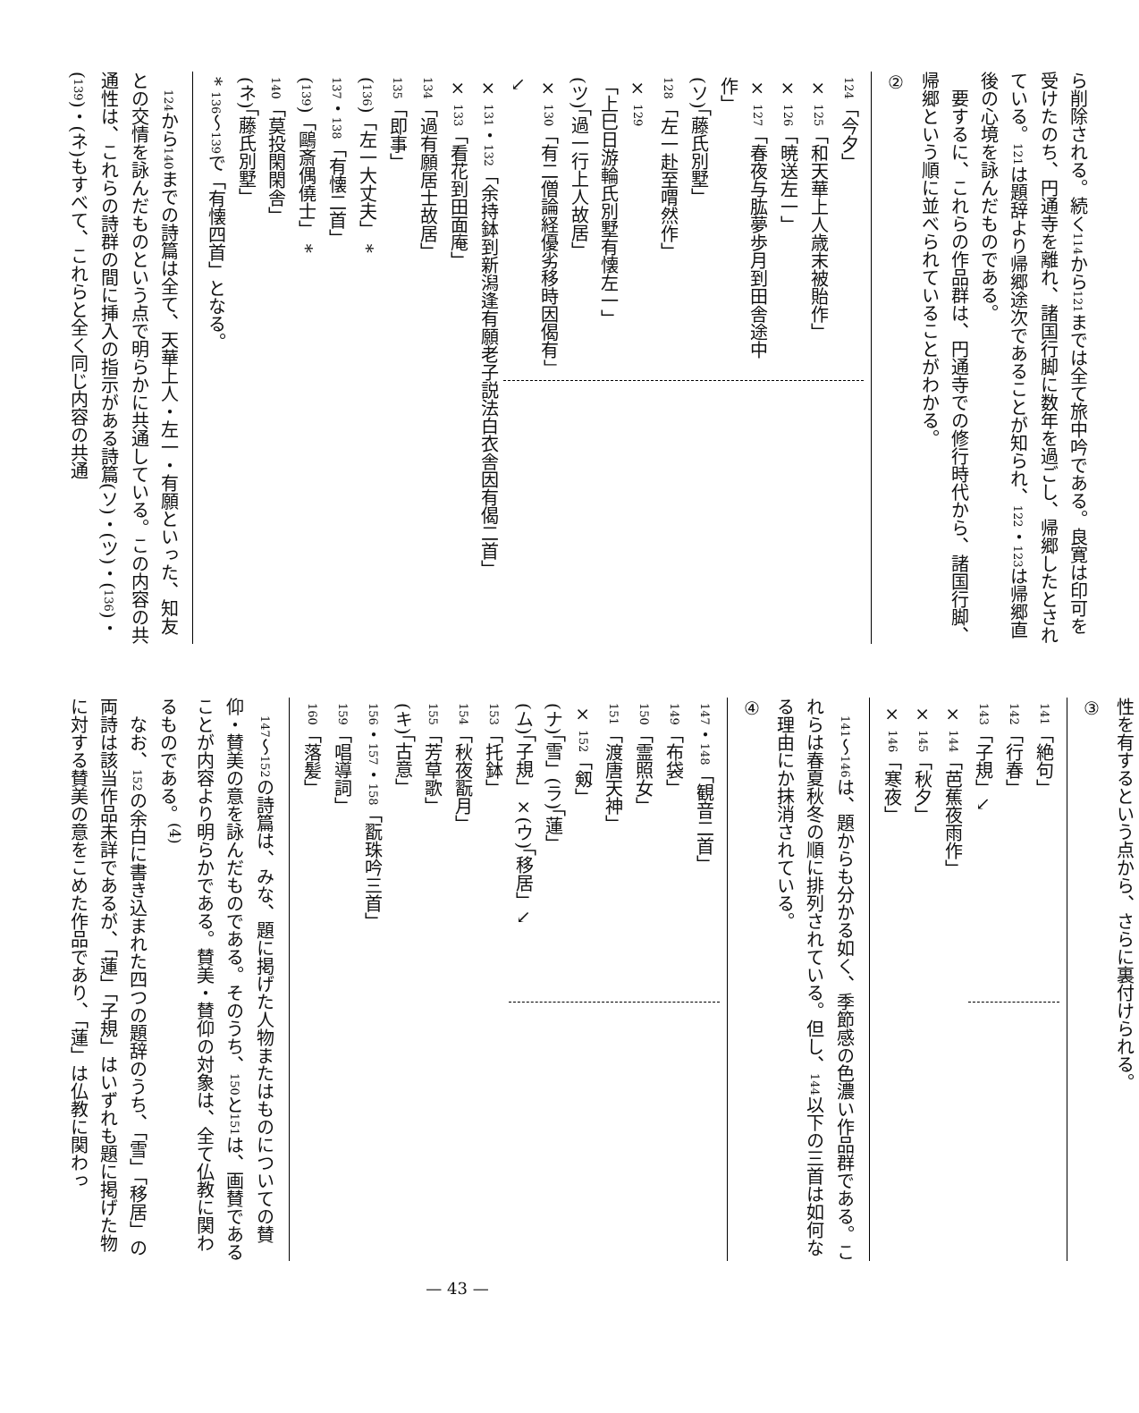ら削除される。続く114から121までは全て旅中吟である。良寛は印可を受けたのち、円通寺を離れ、諸国行脚に数年を過ごし、帰郷したとされている。121は題辞より帰郷途次であることが知られ、122・123は帰郷直後の心境を詠んだものである。
要するに、これらの作品群は、円通寺での修行時代から、諸国行脚、帰郷という順に並べられていることがわかる。
②
124「今夕」
× 125「和天華上人歳末被貽作」
× 126「暁送左一」
× 127「春夜与肱夢歩月到田舎途中作」
(ソ)「藤氏別墅」
128「左一赴至喟然作」
× 129「上巳日游輪氏別墅有懐左一」
(ツ)「過一行上人故居」
× 130「有二僧論経優劣移時因偈有」↘
× 131・132「余持鉢到新潟逢有願老子説法白衣舎因有偈二首」
× 133「看花到田面庵」
134「過有願居士故居」
135「即事」
(136)「左一大丈夫」 *
137・138「有懐二首」
(139)「鷗斎偶僥士」 *
140「莫投閑閑舎」
(ネ)「藤氏別墅」
* 136〜139で「有懐四首」となる。
124から140までの詩篇は全て、天華上人・左一・有願といった、知友との交情を詠んだものという点で明らかに共通している。この内容の共通性は、これらの詩群の間に挿入の指示がある詩篇(ソ)・(ツ)・(136)・(139)・(ネ)もすべて、これらと全く同じ内容の共通
性を有するという点から、さらに裏付けられる。
③
141「絶句」
142「行春」
143「子規」↘
× 144「芭蕉夜雨作」
× 145「秋夕」
× 146「寒夜」
141〜146は、題からも分かる如く、季節感の色濃い作品群である。これらは春夏秋冬の順に排列されている。但し、144以下の三首は如何なる理由にか抹消されている。
④
147・148「観音二首」
149「布袋」
150「霊照女」
151「渡唐天神」
× 152「剱」
(ナ)「雪」(ラ)「蓮」
(ム)「子規」×(ウ)「移居」↘
153「托鉢」
154「秋夜翫月」
155「芳草歌」
(キ)「古意」
156・157・158「翫珠吟三首」
159「唱導詞」
160「落髪」
147〜152の詩篇は、みな、題に掲げた人物またはものについての賛仰・賛美の意を詠んだものである。そのうち、150と151は、画賛であることが内容より明らかである。賛美・賛仰の対象は、全て仏教に関わるものである。<sup>(4)</sup>
なお、152の余白に書き込まれた四つの題辞のうち、「雪」「移居」の両詩は該当作品未詳であるが、「蓮」「子規」はいずれも題に掲げた物に対する賛美の意をこめた作品であり、「蓮」は仏教に関わっ
— 43 —